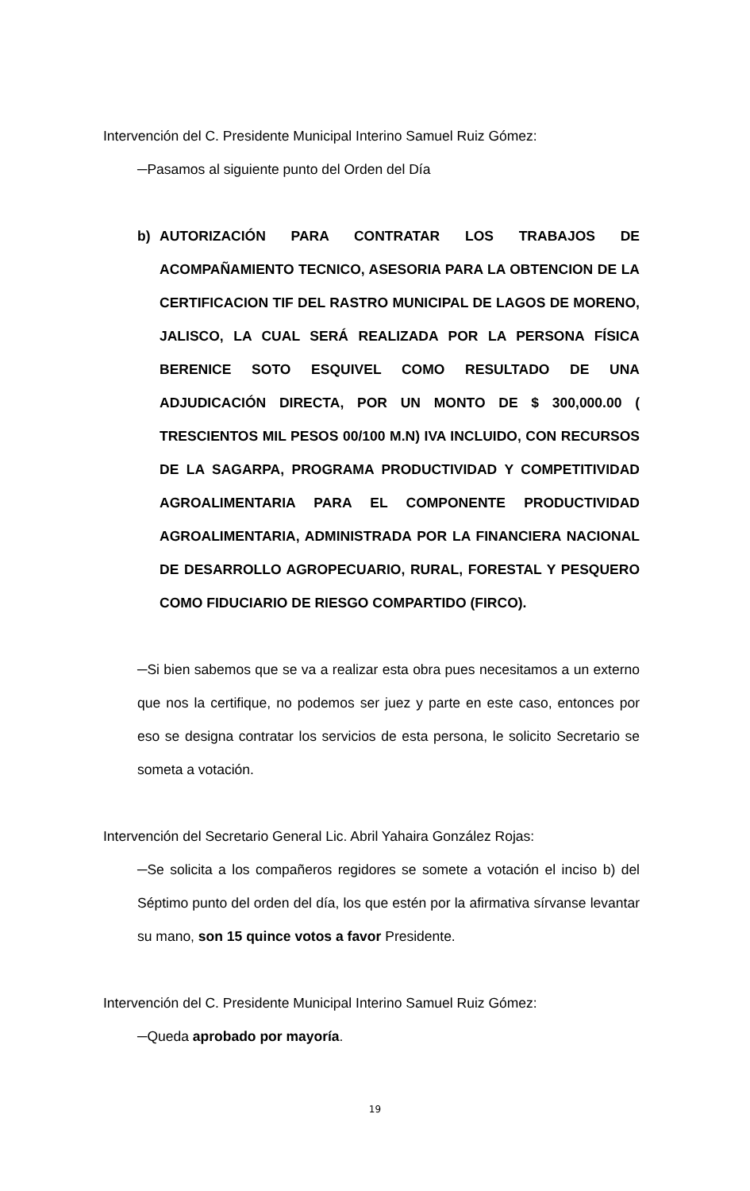Intervención del C. Presidente Municipal Interino Samuel Ruiz Gómez:
─Pasamos al siguiente punto del Orden del Día
b) AUTORIZACIÓN PARA CONTRATAR LOS TRABAJOS DE ACOMPAÑAMIENTO TECNICO, ASESORIA PARA LA OBTENCION DE LA CERTIFICACION TIF DEL RASTRO MUNICIPAL DE LAGOS DE MORENO, JALISCO, LA CUAL SERÁ REALIZADA POR LA PERSONA FÍSICA BERENICE SOTO ESQUIVEL COMO RESULTADO DE UNA ADJUDICACIÓN DIRECTA, POR UN MONTO DE $ 300,000.00 ( TRESCIENTOS MIL PESOS 00/100 M.N) IVA INCLUIDO, CON RECURSOS DE LA SAGARPA, PROGRAMA PRODUCTIVIDAD Y COMPETITIVIDAD AGROALIMENTARIA PARA EL COMPONENTE PRODUCTIVIDAD AGROALIMENTARIA, ADMINISTRADA POR LA FINANCIERA NACIONAL DE DESARROLLO AGROPECUARIO, RURAL, FORESTAL Y PESQUERO COMO FIDUCIARIO DE RIESGO COMPARTIDO (FIRCO).
─Si bien sabemos que se va a realizar esta obra pues necesitamos a un externo que nos la certifique, no podemos ser juez y parte en este caso, entonces por eso se designa contratar los servicios de esta persona, le solicito Secretario se someta a votación.
Intervención del Secretario General Lic. Abril Yahaira González Rojas:
─Se solicita a los compañeros regidores se somete a votación el inciso b) del Séptimo punto del orden del día, los que estén por la afirmativa sírvanse levantar su mano, son 15 quince votos a favor Presidente.
Intervención del C. Presidente Municipal Interino Samuel Ruiz Gómez:
─Queda aprobado por mayoría.
19